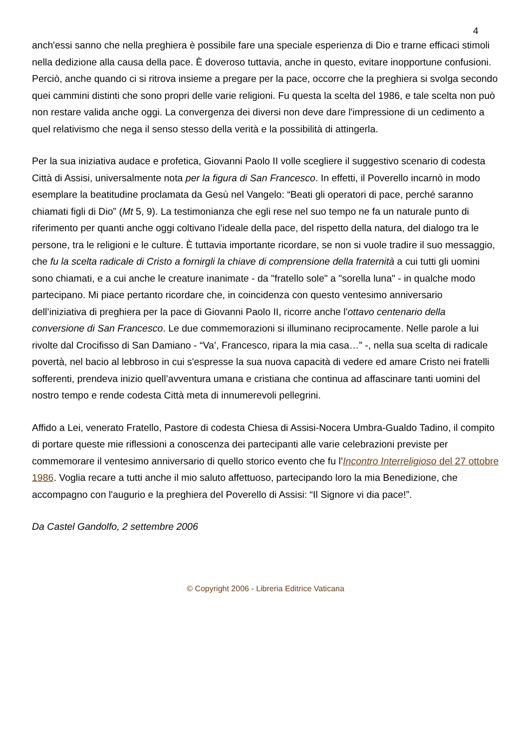4
anch'essi sanno che nella preghiera è possibile fare una speciale esperienza di Dio e trarne efficaci stimoli nella dedizione alla causa della pace. È doveroso tuttavia, anche in questo, evitare inopportune confusioni. Perciò, anche quando ci si ritrova insieme a pregare per la pace, occorre che la preghiera si svolga secondo quei cammini distinti che sono propri delle varie religioni. Fu questa la scelta del 1986, e tale scelta non può non restare valida anche oggi. La convergenza dei diversi non deve dare l'impressione di un cedimento a quel relativismo che nega il senso stesso della verità e la possibilità di attingerla.
Per la sua iniziativa audace e profetica, Giovanni Paolo II volle scegliere il suggestivo scenario di codesta Città di Assisi, universalmente nota per la figura di San Francesco. In effetti, il Poverello incarnò in modo esemplare la beatitudine proclamata da Gesù nel Vangelo: “Beati gli operatori di pace, perché saranno chiamati figli di Dio” (Mt 5, 9). La testimonianza che egli rese nel suo tempo ne fa un naturale punto di riferimento per quanti anche oggi coltivano l’ideale della pace, del rispetto della natura, del dialogo tra le persone, tra le religioni e le culture. È tuttavia importante ricordare, se non si vuole tradire il suo messaggio, che fu la scelta radicale di Cristo a fornirgli la chiave di comprensione della fraternità a cui tutti gli uomini sono chiamati, e a cui anche le creature inanimate - da "fratello sole" a "sorella luna" - in qualche modo partecipano. Mi piace pertanto ricordare che, in coincidenza con questo ventesimo anniversario dell’iniziativa di preghiera per la pace di Giovanni Paolo II, ricorre anche l'ottavo centenario della conversione di San Francesco. Le due commemorazioni si illuminano reciprocamente. Nelle parole a lui rivolte dal Crocifisso di San Damiano - “Va’, Francesco, ripara la mia casa…” -, nella sua scelta di radicale povertà, nel bacio al lebbroso in cui s'espresse la sua nuova capacità di vedere ed amare Cristo nei fratelli sofferenti, prendeva inizio quell’avventura umana e cristiana che continua ad affascinare tanti uomini del nostro tempo e rende codesta Città meta di innumerevoli pellegrini.
Affido a Lei, venerato Fratello, Pastore di codesta Chiesa di Assisi-Nocera Umbra-Gualdo Tadino, il compito di portare queste mie riflessioni a conoscenza dei partecipanti alle varie celebrazioni previste per commemorare il ventesimo anniversario di quello storico evento che fu l’Incontro Interreligioso del 27 ottobre 1986. Voglia recare a tutti anche il mio saluto affettuoso, partecipando loro la mia Benedizione, che accompagno con l'augurio e la preghiera del Poverello di Assisi: “Il Signore vi dia pace!”.
Da Castel Gandolfo, 2 settembre 2006
© Copyright 2006 - Libreria Editrice Vaticana